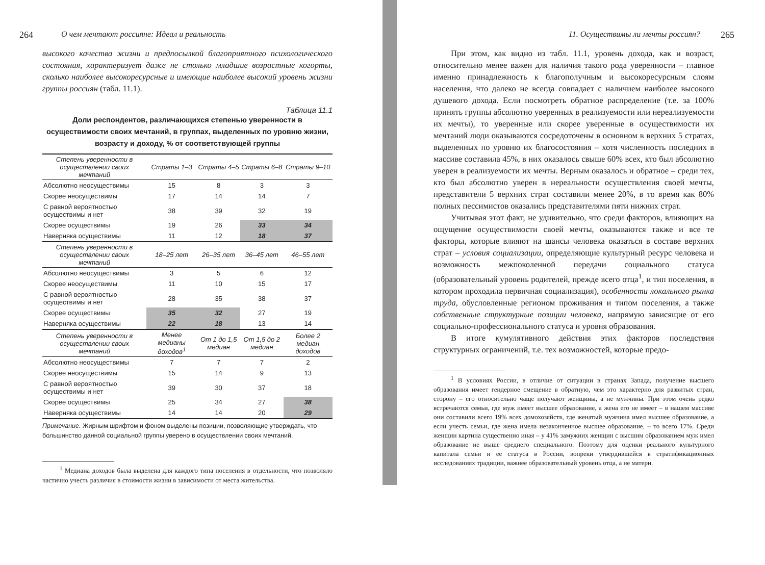264 О чем мечтают россияне: Идеал и реальность
высокого качества жизни и предпосылкой благоприятного психологического состояния, характеризует даже не столько младшие возрастные когорты, сколько наиболее высокоресурсные и имеющие наиболее высокий уровень жизни группы россиян (табл. 11.1).
Таблица 11.1
Доли респондентов, различающихся степенью уверенности в осуществимости своих мечтаний, в группах, выделенных по уровню жизни, возрасту и доходу, % от соответствующей группы
| Степень уверенности в осуществлении своих мечтаний | Страты 1–3 | Страты 4–5 | Страты 6–8 | Страты 9–10 |
| --- | --- | --- | --- | --- |
| Абсолютно неосуществимы | 15 | 8 | 3 | 3 |
| Скорее неосуществимы | 17 | 14 | 14 | 7 |
| С равной вероятностью осуществимы и нет | 38 | 39 | 32 | 19 |
| Скорее осуществимы | 19 | 26 | 33 | 34 |
| Наверняка осуществимы | 11 | 12 | 18 | 37 |
| Степень уверенности в осуществлении своих мечтаний | 18–25 лет | 26–35 лет | 36–45 лет | 46–55 лет |
| Абсолютно неосуществимы | 3 | 5 | 6 | 12 |
| Скорее неосуществимы | 11 | 10 | 15 | 17 |
| С равной вероятностью осуществимы и нет | 28 | 35 | 38 | 37 |
| Скорее осуществимы | 35 | 32 | 27 | 19 |
| Наверняка осуществимы | 22 | 18 | 13 | 14 |
| Степень уверенности в осуществлении своих мечтаний | Менее медианы доходов<sup>1</sup> | От 1 до 1,5 медиан | От 1,5 до 2 медиан | Более 2 медиан доходов |
| Абсолютно неосуществимы | 7 | 7 | 7 | 2 |
| Скорее неосуществимы | 15 | 14 | 9 | 13 |
| С равной вероятностью осуществимы и нет | 39 | 30 | 37 | 18 |
| Скорее осуществимы | 25 | 34 | 27 | 38 |
| Наверняка осуществимы | 14 | 14 | 20 | 29 |
Примечание. Жирным шрифтом и фоном выделены позиции, позволяющие утверждать, что большинство данной социальной группы уверено в осуществлении своих мечтаний.
<sup>1</sup> Медиана доходов была выделена для каждого типа поселения в отдельности, что позволяло частично учесть различия в стоимости жизни в зависимости от места жительства.
11. Осуществимы ли мечты россиян? 265
При этом, как видно из табл. 11.1, уровень дохода, как и возраст, относительно менее важен для наличия такого рода уверенности – главное именно принадлежность к благополучным и высокоресурсным слоям населения, что далеко не всегда совпадает с наличием наиболее высокого душевого дохода. Если посмотреть обратное распределение (т.е. за 100% принять группы абсолютно уверенных в реализуемости или нереализуемости их мечты), то уверенные или скорее уверенные в осуществимости их мечтаний люди оказываются сосредоточены в основном в верхних 5 стратах, выделенных по уровню их благосостояния – хотя численность последних в массиве составила 45%, в них оказалось свыше 60% всех, кто был абсолютно уверен в реализуемости их мечты. Верным оказалось и обратное – среди тех, кто был абсолютно уверен в нереальности осуществления своей мечты, представители 5 верхних страт составили менее 20%, в то время как 80% полных пессимистов оказались представителями пяти нижних страт.
Учитывая этот факт, не удивительно, что среди факторов, влияющих на ощущение осуществимости своей мечты, оказываются также и все те факторы, которые влияют на шансы человека оказаться в составе верхних страт – условия социализации, определяющие культурный ресурс человека и возможность межпоколенной передачи социального статуса (образовательный уровень родителей, прежде всего отца<sup>1</sup>, и тип поселения, в котором проходила первичная социализация), особенности локального рынка труда, обусловленные регионом проживания и типом поселения, а также собственные структурные позиции человека, напрямую зависящие от его социально-профессионального статуса и уровня образования.
В итоге кумулятивного действия этих факторов последствия структурных ограничений, т.е. тех возможностей, которые предо-
<sup>1</sup> В условиях России, в отличие от ситуации в странах Запада, получение высшего образования имеет гендерное смещение в обратную, чем это характерно для развитых стран, сторону – его относительно чаще получают женщины, а не мужчины. При этом очень редко встречаются семьи, где муж имеет высшее образование, а жена его не имеет – в нашем массиве они составили всего 19% всех домохозяйств, где женатый мужчина имел высшее образование, а если учесть семьи, где жена имела незаконченное высшее образование, – то всего 17%. Среди женщин картина существенно иная – у 41% замужних женщин с высшим образованием муж имел образование не выше среднего специального. Поэтому для оценки реального культурного капитала семьи и ее статуса в России, вопреки утвердившейся в стратификационных исследованиях традиции, важнее образовательный уровень отца, а не матери.